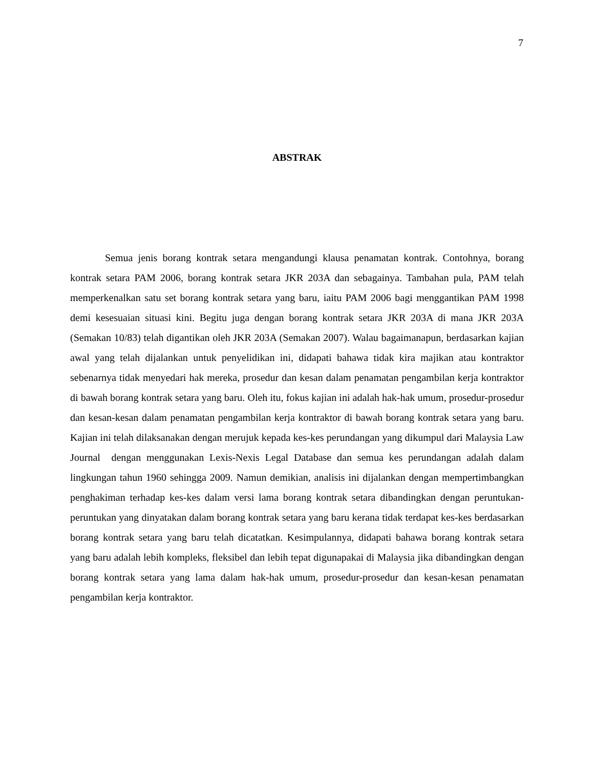7
ABSTRAK
Semua jenis borang kontrak setara mengandungi klausa penamatan kontrak. Contohnya, borang kontrak setara PAM 2006, borang kontrak setara JKR 203A dan sebagainya. Tambahan pula, PAM telah memperkenalkan satu set borang kontrak setara yang baru, iaitu PAM 2006 bagi menggantikan PAM 1998 demi kesesuaian situasi kini. Begitu juga dengan borang kontrak setara JKR 203A di mana JKR 203A (Semakan 10/83) telah digantikan oleh JKR 203A (Semakan 2007). Walau bagaimanapun, berdasarkan kajian awal yang telah dijalankan untuk penyelidikan ini, didapati bahawa tidak kira majikan atau kontraktor sebenarnya tidak menyedari hak mereka, prosedur dan kesan dalam penamatan pengambilan kerja kontraktor di bawah borang kontrak setara yang baru. Oleh itu, fokus kajian ini adalah hak-hak umum, prosedur-prosedur dan kesan-kesan dalam penamatan pengambilan kerja kontraktor di bawah borang kontrak setara yang baru. Kajian ini telah dilaksanakan dengan merujuk kepada kes-kes perundangan yang dikumpul dari Malaysia Law Journal dengan menggunakan Lexis-Nexis Legal Database dan semua kes perundangan adalah dalam lingkungan tahun 1960 sehingga 2009. Namun demikian, analisis ini dijalankan dengan mempertimbangkan penghakiman terhadap kes-kes dalam versi lama borang kontrak setara dibandingkan dengan peruntukan-peruntukan yang dinyatakan dalam borang kontrak setara yang baru kerana tidak terdapat kes-kes berdasarkan borang kontrak setara yang baru telah dicatatkan. Kesimpulannya, didapati bahawa borang kontrak setara yang baru adalah lebih kompleks, fleksibel dan lebih tepat digunapakai di Malaysia jika dibandingkan dengan borang kontrak setara yang lama dalam hak-hak umum, prosedur-prosedur dan kesan-kesan penamatan pengambilan kerja kontraktor.